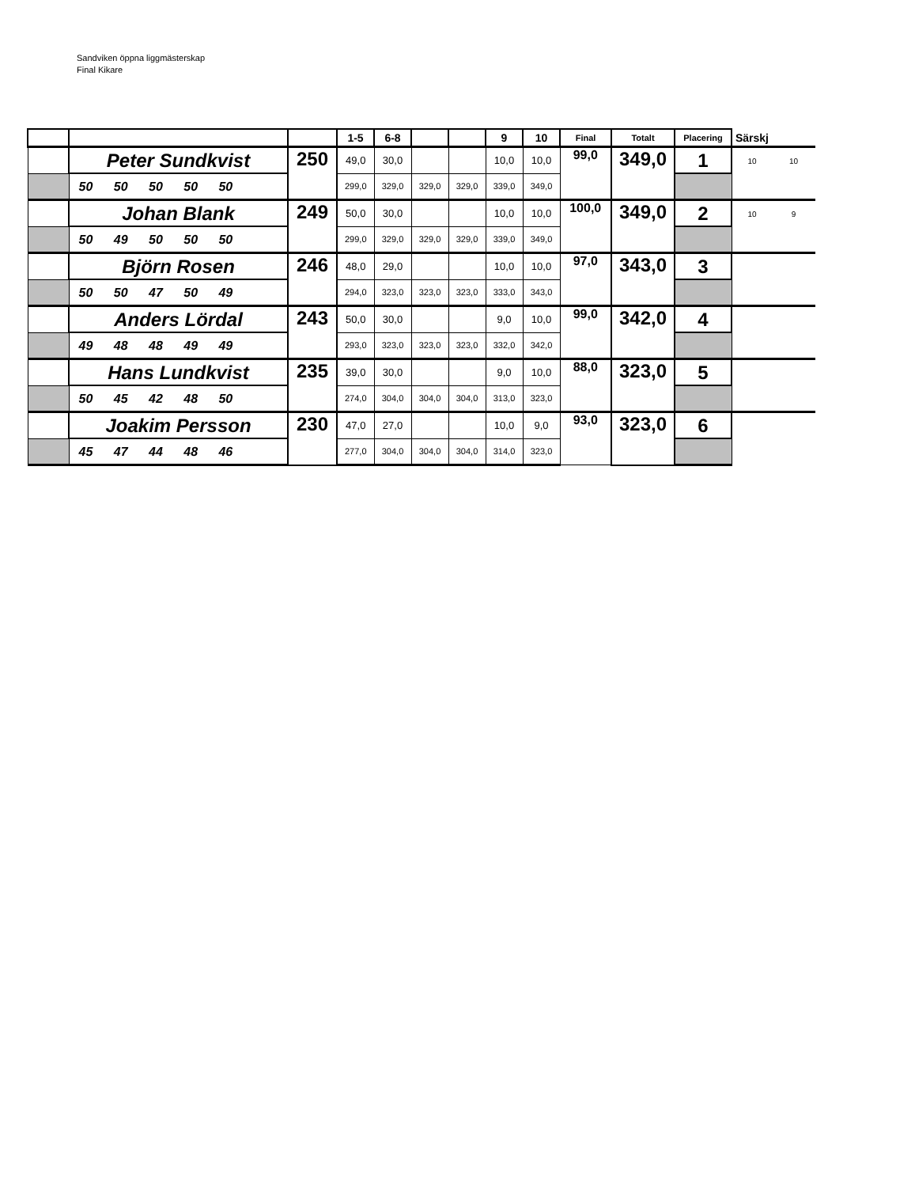Sandviken öppna liggmästerskap
Final Kikare
| | | | 1-5 | 6-8 | | | 9 | 10 | Final | Totalt | Placering | Särskj | |
| | Peter Sundkvist | 250 | 49,0 | 30,0 | | | 10,0 | 10,0 | 99,0 | 349,0 | 1 | 10 | 10 |
| | 50 50 50 50 50 | | 299,0 | 329,0 | 329,0 | 329,0 | 339,0 | 349,0 | | | | | |
| | Johan Blank | 249 | 50,0 | 30,0 | | | 10,0 | 10,0 | 100,0 | 349,0 | 2 | 10 | 9 |
| | 50 49 50 50 50 | | 299,0 | 329,0 | 329,0 | 329,0 | 339,0 | 349,0 | | | | | |
| | Björn Rosen | 246 | 48,0 | 29,0 | | | 10,0 | 10,0 | 97,0 | 343,0 | 3 | | |
| | 50 50 47 50 49 | | 294,0 | 323,0 | 323,0 | 323,0 | 333,0 | 343,0 | | | | | |
| | Anders Lördal | 243 | 50,0 | 30,0 | | | 9,0 | 10,0 | 99,0 | 342,0 | 4 | | |
| | 49 48 48 49 49 | | 293,0 | 323,0 | 323,0 | 323,0 | 332,0 | 342,0 | | | | | |
| | Hans Lundkvist | 235 | 39,0 | 30,0 | | | 9,0 | 10,0 | 88,0 | 323,0 | 5 | | |
| | 50 45 42 48 50 | | 274,0 | 304,0 | 304,0 | 304,0 | 313,0 | 323,0 | | | | | |
| | Joakim Persson | 230 | 47,0 | 27,0 | | | 10,0 | 9,0 | 93,0 | 323,0 | 6 | | |
| | 45 47 44 48 46 | | 277,0 | 304,0 | 304,0 | 304,0 | 314,0 | 323,0 | | | | | |